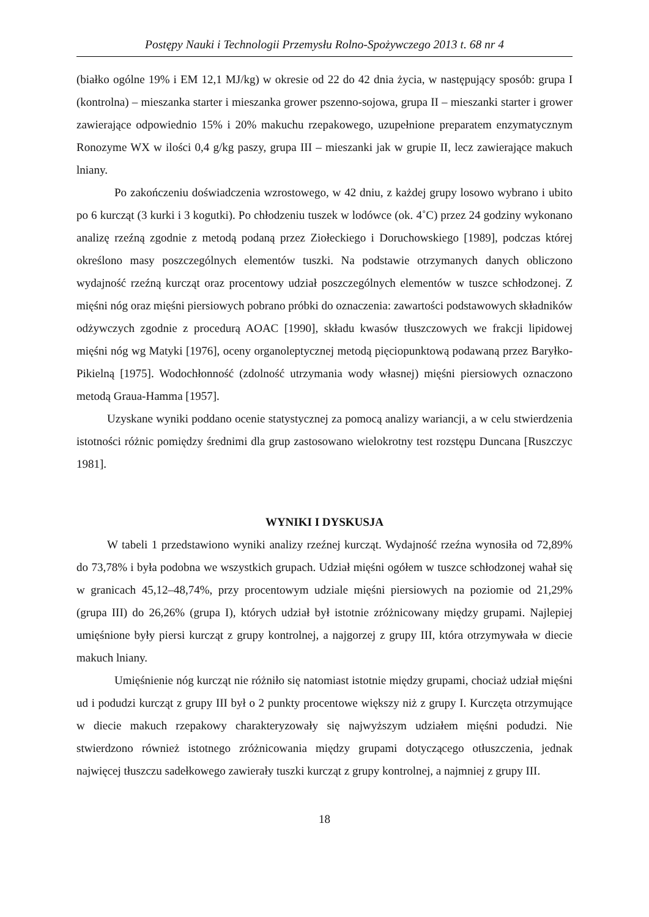Postępy Nauki i Technologii Przemysłu Rolno-Spożywczego 2013 t. 68 nr 4
(białko ogólne 19% i EM 12,1 MJ/kg) w okresie od 22 do 42 dnia życia, w następujący sposób: grupa I (kontrolna) – mieszanka starter i mieszanka grower pszenno-sojowa, grupa II – mieszanki starter i grower zawierające odpowiednio 15% i 20% makuchu rzepakowego, uzupełnione preparatem enzymatycznym Ronozyme WX w ilości 0,4 g/kg paszy, grupa III – mieszanki jak w grupie II, lecz zawierające makuch lniany.
Po zakończeniu doświadczenia wzrostowego, w 42 dniu, z każdej grupy losowo wybrano i ubito po 6 kurcząt (3 kurki i 3 kogutki). Po chłodzeniu tuszek w lodówce (ok. 4˚C) przez 24 godziny wykonano analizę rzeźną zgodnie z metodą podaną przez Ziołeckiego i Doruchowskiego [1989], podczas której określono masy poszczególnych elementów tuszki. Na podstawie otrzymanych danych obliczono wydajność rzeźną kurcząt oraz procentowy udział poszczególnych elementów w tuszce schłodzonej. Z mięśni nóg oraz mięśni piersiowych pobrano próbki do oznaczenia: zawartości podstawowych składników odżywczych zgodnie z procedurą AOAC [1990], składu kwasów tłuszczowych we frakcji lipidowej mięśni nóg wg Matyki [1976], oceny organoleptycznej metodą pięciopunktową podawaną przez Baryłko-Pikielną [1975]. Wodochłonność (zdolność utrzymania wody własnej) mięśni piersiowych oznaczono metodą Graua-Hamma [1957].
Uzyskane wyniki poddano ocenie statystycznej za pomocą analizy wariancji, a w celu stwierdzenia istotności różnic pomiędzy średnimi dla grup zastosowano wielokrotny test rozstępu Duncana [Ruszczyc 1981].
WYNIKI I DYSKUSJA
W tabeli 1 przedstawiono wyniki analizy rzeźnej kurcząt. Wydajność rzeźna wynosiła od 72,89% do 73,78% i była podobna we wszystkich grupach. Udział mięśni ogółem w tuszce schłodzonej wahał się w granicach 45,12–48,74%, przy procentowym udziale mięśni piersiowych na poziomie od 21,29% (grupa III) do 26,26% (grupa I), których udział był istotnie zróżnicowany między grupami. Najlepiej umięśnione były piersi kurcząt z grupy kontrolnej, a najgorzej z grupy III, która otrzymywała w diecie makuch lniany.
Umięśnienie nóg kurcząt nie różniło się natomiast istotnie między grupami, chociaż udział mięśni ud i podudzi kurcząt z grupy III był o 2 punkty procentowe większy niż z grupy I. Kurczęta otrzymujące w diecie makuch rzepakowy charakteryzowały się najwyższym udziałem mięśni podudzi. Nie stwierdzono również istotnego zróżnicowania między grupami dotyczącego otłuszczenia, jednak najwięcej tłuszczu sadełkowego zawierały tuszki kurcząt z grupy kontrolnej, a najmniej z grupy III.
18